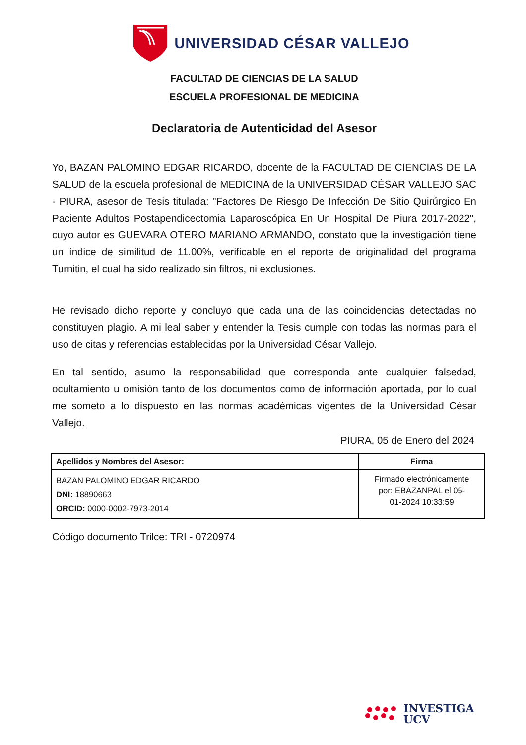UNIVERSIDAD CÉSAR VALLEJO
FACULTAD DE CIENCIAS DE LA SALUD
ESCUELA PROFESIONAL DE MEDICINA
Declaratoria de Autenticidad del Asesor
Yo, BAZAN PALOMINO EDGAR RICARDO, docente de la FACULTAD DE CIENCIAS DE LA SALUD de la escuela profesional de MEDICINA de la UNIVERSIDAD CÉSAR VALLEJO SAC - PIURA, asesor de Tesis titulada: "Factores De Riesgo De Infección De Sitio Quirúrgico En Paciente Adultos Postapendicectomia Laparoscópica En Un Hospital De Piura 2017-2022", cuyo autor es GUEVARA OTERO MARIANO ARMANDO, constato que la investigación tiene un índice de similitud de 11.00%, verificable en el reporte de originalidad del programa Turnitin, el cual ha sido realizado sin filtros, ni exclusiones.
He revisado dicho reporte y concluyo que cada una de las coincidencias detectadas no constituyen plagio. A mi leal saber y entender la Tesis cumple con todas las normas para el uso de citas y referencias establecidas por la Universidad César Vallejo.
En tal sentido, asumo la responsabilidad que corresponda ante cualquier falsedad, ocultamiento u omisión tanto de los documentos como de información aportada, por lo cual me someto a lo dispuesto en las normas académicas vigentes de la Universidad César Vallejo.
PIURA, 05 de Enero del 2024
| Apellidos y Nombres del Asesor: | Firma |
| --- | --- |
| BAZAN PALOMINO EDGAR RICARDO DNI: 18890663 ORCID: 0000-0002-7973-2014 | Firmado electrónicamente por: EBAZANPAL el 05- 01-2024 10:33:59 |
Código documento Trilce: TRI - 0720974
INVESTIGA
UCV